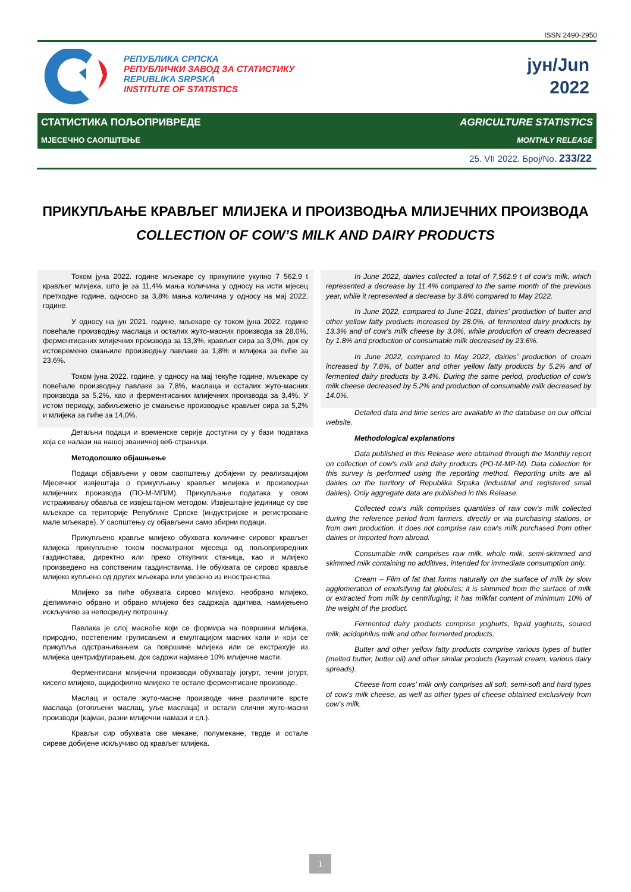ISSN 2490-2950
РЕПУБЛИКА СРПСКА
РЕПУБЛИЧКИ ЗАВОД ЗА СТАТИСТИКУ
REPUBLIKA SRPSKA
INSTITUTE OF STATISTICS
јун/Jun
2022
СТАТИСТИКА ПОЉОПРИВРЕДЕ AGRICULTURE STATISTICS
МЈЕСЕЧНО САОПШТЕЊЕ MONTHLY RELEASE
25. VII 2022. Број/No. 233/22
ПРИКУПЉАЊЕ КРАВЉЕГ МЛИЈЕКА И ПРОИЗВОДЊА МЛИЈЕЧНИХ ПРОИЗВОДА
COLLECTION OF COW’S MILK AND DAIRY PRODUCTS
Током јуна 2022. године мљекаре су прикупиле укупно 7 562,9 t крављег млијека, што је за 11,4% мања количина у односу на исти мјесец претходне године, односно за 3,8% мања количина у односу на мај 2022. године.
У односу на јун 2021. године, мљекаре су током јуна 2022. године повећале производњу маслаца и осталих жуто-масних производа за 28,0%, ферментисаних млијечних производа за 13,3%, крављег сира за 3,0%, док су истовремено смањиле производњу павлаке за 1,8% и млијека за пиће за 23,6%.
Током јуна 2022. године, у односу на мај текуће године, мљекаре су повећале производњу павлаке за 7,8%, маслаца и осталих жуто-масних производа за 5,2%, као и ферментисаних млијечних производа за 3,4%. У истом периоду, забиљежено је смањење производње крављег сира за 5,2% и млијека за пиће за 14,0%.
Детаљни подаци и временске серије доступни су у бази података која се налази на нашој званичној веб-страници.
Методолошко објашњење
Подаци објављени у овом саопштењу добијени су реализацијом Мјесечног извјештаја о прикупљању крављег млијека и производњи млијечних производа (ПО-М-МП/М). Прикупљање података у овом истраживању обавља се извјештајном методом. Извјештајне јединице су све мљекаре са територије Републике Српске (индустријске и регистроване мале мљекаре). У саопштењу су објављени само збирни подаци.
Прикупљено крављe млијеко обухвата количине сировог крављег млијека прикупљене током посматраног мјесеца од пољопривредних газдинстава, директно или преко откупних станица, као и млијеко произведено на сопственим газдинствима. Не обухвата се сирово кравље млијеко купљено од других мљекара или увезено из иностранства.
Млијеко за пиће обухвата сирово млијеко, необрано млијеко, дјелимично обрано и обрано млијеко без садржаја адитива, намијењено искључиво за непосредну потрошњу.
Павлака је слој масноће који се формира на површини млијека, природно, постепеним груписањем и емулгацијом масних капи и који се прикупља одстрањивањем са површине млијека или се екстрахује из млијека центрифугирањем, док садржи најмање 10% млијечне масти.
Ферментисани млијечни производи обухватају јогурт, течни јогурт, кисело млијеко, ацидофилно млијеко те остале ферментисане производе.
Маслац и остале жуто-масне производе чине различите врсте маслаца (отопљени маслац, уље маслаца) и остали слични жуто-масни производи (кајмак, разни млијечни намази и сл.).
Крављи сир обухвата све мекане, полумекане, тврде и остале сиреве добијене искључиво од крављег млијека.
In June 2022, dairies collected a total of 7,562.9 t of cow’s milk, which represented a decrease by 11.4% compared to the same month of the previous year, while it represented a decrease by 3.8% compared to May 2022.
In June 2022, compared to June 2021, dairies’ production of butter and other yellow fatty products increased by 28.0%, of fermented dairy products by 13.3% and of cow’s milk cheese by 3.0%, while production of cream decreased by 1.8% and production of consumable milk decreased by 23.6%.
In June 2022, compared to May 2022, dairies’ production of cream increased by 7.8%, of butter and other yellow fatty products by 5.2% and of fermented dairy products by 3.4%. During the same period, production of cow’s milk cheese decreased by 5.2% and production of consumable milk decreased by 14.0%.
Detailed data and time series are available in the database on our official website.
Methodological explanations
Data published in this Release were obtained through the Monthly report on collection of cow's milk and dairy products (PO-M-MP-M). Data collection for this survey is performed using the reporting method. Reporting units are all dairies on the territory of Republika Srpska (industrial and registered small dairies). Only aggregate data are published in this Release.
Collected cow's milk comprises quantities of raw cow's milk collected during the reference period from farmers, directly or via purchasing stations, or from own production. It does not comprise raw cow's milk purchased from other dairies or imported from abroad.
Consumable milk comprises raw milk, whole milk, semi-skimmed and skimmed milk containing no additives, intended for immediate consumption only.
Cream – Film of fat that forms naturally on the surface of milk by slow agglomeration of emulsifying fat globules; it is skimmed from the surface of milk or extracted from milk by centrifuging; it has milkfat content of minimum 10% of the weight of the product.
Fermented dairy products comprise yoghurts, liquid yoghurts, soured milk, acidophilus milk and other fermented products.
Butter and other yellow fatty products comprise various types of butter (melted butter, butter oil) and other similar products (kaymak cream, various dairy spreads).
Cheese from cows’ milk only comprises all soft, semi-soft and hard types of cow’s milk cheese, as well as other types of cheese obtained exclusively from cow’s milk.
1